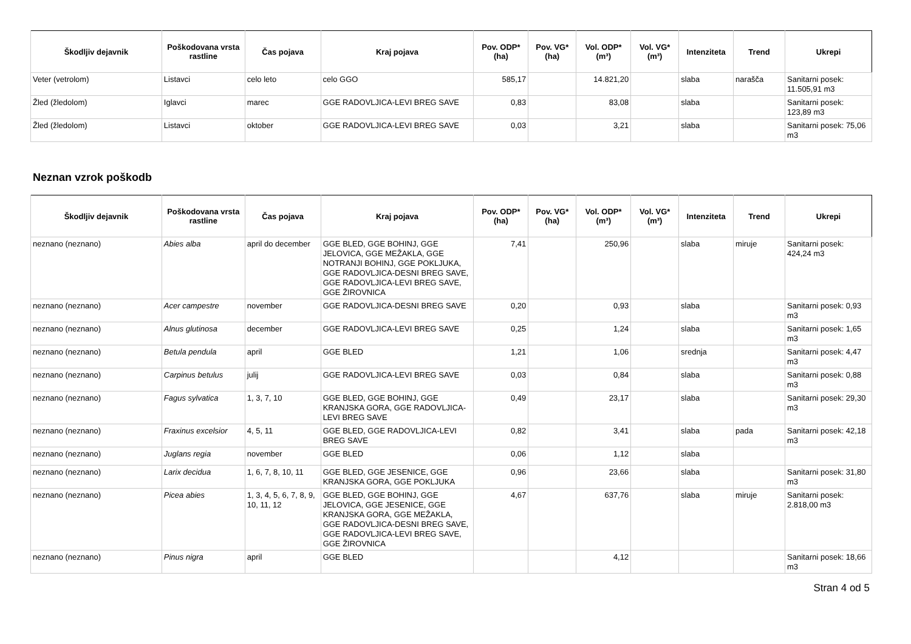| Škodljiv dejavnik | Poškodovana vrsta rastline | Čas pojava | Kraj pojava | Pov. ODP* (ha) | Pov. VG* (ha) | Vol. ODP* (m³) | Vol. VG* (m³) | Intenziteta | Trend | Ukrepi |
| --- | --- | --- | --- | --- | --- | --- | --- | --- | --- | --- |
| Veter (vetrolom) | Listavci | celo leto | celo GGO | 585,17 | | 14.821,20 | | slaba | narašča | Sanitarni posek: 11.505,91 m3 |
| Žled (žledolom) | Iglavci | marec | GGE RADOVLJICA-LEVI BREG SAVE | 0,83 | | 83,08 | | slaba | | Sanitarni posek: 123,89 m3 |
| Žled (žledolom) | Listavci | oktober | GGE RADOVLJICA-LEVI BREG SAVE | 0,03 | | 3,21 | | slaba | | Sanitarni posek: 75,06 m3 |
Neznan vzrok poškodb
| Škodljiv dejavnik | Poškodovana vrsta rastline | Čas pojava | Kraj pojava | Pov. ODP* (ha) | Pov. VG* (ha) | Vol. ODP* (m³) | Vol. VG* (m³) | Intenziteta | Trend | Ukrepi |
| --- | --- | --- | --- | --- | --- | --- | --- | --- | --- | --- |
| neznano (neznano) | Abies alba | april do december | GGE BLED, GGE BOHINJ, GGE JELOVICA, GGE MEŽAKLA, GGE NOTRANJI BOHINJ, GGE POKLJUKA, GGE RADOVLJICA-DESNI BREG SAVE, GGE RADOVLJICA-LEVI BREG SAVE, GGE ŽIROVNICA | 7,41 | | 250,96 | | slaba | miruje | Sanitarni posek: 424,24 m3 |
| neznano (neznano) | Acer campestre | november | GGE RADOVLJICA-DESNI BREG SAVE | 0,20 | | 0,93 | | slaba | | Sanitarni posek: 0,93 m3 |
| neznano (neznano) | Alnus glutinosa | december | GGE RADOVLJICA-LEVI BREG SAVE | 0,25 | | 1,24 | | slaba | | Sanitarni posek: 1,65 m3 |
| neznano (neznano) | Betula pendula | april | GGE BLED | 1,21 | | 1,06 | | srednja | | Sanitarni posek: 4,47 m3 |
| neznano (neznano) | Carpinus betulus | julij | GGE RADOVLJICA-LEVI BREG SAVE | 0,03 | | 0,84 | | slaba | | Sanitarni posek: 0,88 m3 |
| neznano (neznano) | Fagus sylvatica | 1, 3, 7, 10 | GGE BLED, GGE BOHINJ, GGE KRANJSKA GORA, GGE RADOVLJICA-LEVI BREG SAVE | 0,49 | | 23,17 | | slaba | | Sanitarni posek: 29,30 m3 |
| neznano (neznano) | Fraxinus excelsior | 4, 5, 11 | GGE BLED, GGE RADOVLJICA-LEVI BREG SAVE | 0,82 | | 3,41 | | slaba | pada | Sanitarni posek: 42,18 m3 |
| neznano (neznano) | Juglans regia | november | GGE BLED | 0,06 | | 1,12 | | slaba | | |
| neznano (neznano) | Larix decidua | 1, 6, 7, 8, 10, 11 | GGE BLED, GGE JESENICE, GGE KRANJSKA GORA, GGE POKLJUKA | 0,96 | | 23,66 | | slaba | | Sanitarni posek: 31,80 m3 |
| neznano (neznano) | Picea abies | 1, 3, 4, 5, 6, 7, 8, 9, 10, 11, 12 | GGE BLED, GGE BOHINJ, GGE JELOVICA, GGE JESENICE, GGE KRANJSKA GORA, GGE MEŽAKLA, GGE RADOVLJICA-DESNI BREG SAVE, GGE RADOVLJICA-LEVI BREG SAVE, GGE ŽIROVNICA | 4,67 | | 637,76 | | slaba | miruje | Sanitarni posek: 2.818,00 m3 |
| neznano (neznano) | Pinus nigra | april | GGE BLED | | | 4,12 | | | | Sanitarni posek: 18,66 m3 |
Stran 4 od 5